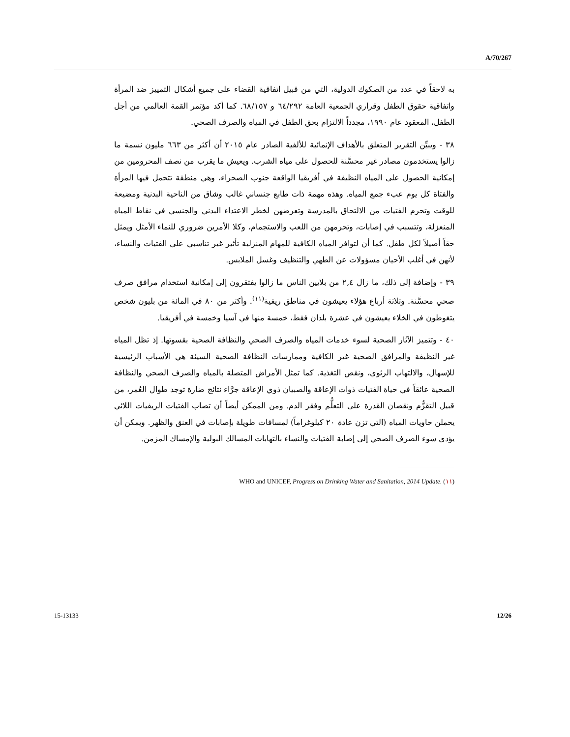A/70/267
به لاحقاً في عدد من الصكوك الدولية، التي من قبيل اتفاقية القضاء على جميع أشكال التمييز ضد المرأة واتفاقية حقوق الطفل وقراري الجمعية العامة ٦٤/٢٩٢ و ٦٨/١٥٧. كما أكد مؤتمر القمة العالمي من أجل الطفل، المعقود عام ١٩٩٠، مجدداً الالتزام بحق الطفل في المياه والصرف الصحي.
٣٨ - ويبيِّن التقرير المتعلق بالأهداف الإنمائية للألفية الصادر عام ٢٠١٥ أن أكثر من ٦٦٣ مليون نسمة ما زالوا يستخدمون مصادر غير محسَّنة للحصول على مياه الشرب. ويعيش ما يقرب من نصف المحرومين من إمكانية الحصول على المياه النظيفة في أفريقيا الواقعة جنوب الصحراء، وهي منطقة تتحمل فيها المرأة والفتاة كل يوم عبء جمع المياه. وهذه مهمة ذات طابع جنساني غالب وشاق من الناحية البدنية ومضيعة للوقت وتحرم الفتيات من الالتحاق بالمدرسة وتعرضهن لخطر الاعتداء البدني والجنسي في نقاط المياه المنعزلة، وتتسبب في إصابات، وتحرمهن من اللعب والاستجمام، وكلا الأمرين ضروري للنماء الأمثل ويمثل حقاً أصيلاً لكل طفل. كما أن لتوافر المياه الكافية للمهام المنزلية تأثير غير تناسبي على الفتيات والنساء، لأنهن في أغلب الأحيان مسؤولات عن الطهي والتنظيف وغسل الملابس.
٣٩ - وإضافة إلى ذلك، ما زال ٢,٤ من بلايين الناس ما زالوا يفتقرون إلى إمكانية استخدام مرافق صرف صحي محسَّنة. وثلاثة أرباع هؤلاء يعيشون في مناطق ريفية<sup>(١١)</sup>. وأكثر من ٨٠ في المائة من بليون شخص يتغوطون في الخلاء يعيشون في عشرة بلدان فقط، خمسة منها في آسيا وخمسة في أفريقيا.
٤٠ - وتتميز الآثار الصحية لسوء خدمات المياه والصرف الصحي والنظافة الصحية بقسوتها. إذ تظل المياه غير النظيفة والمرافق الصحية غير الكافية وممارسات النظافة الصحية السيئة هي الأسباب الرئيسية للإسهال، والالتهاب الرئوي، ونقص التغذية. كما تمثل الأمراض المتصلة بالمياه والصرف الصحي والنظافة الصحية عائقاً في حياة الفتيات ذوات الإعاقة والصبيان ذوي الإعاقة جرَّاء نتائج ضارة توجد طوال العُمر، من قبيل التقزُّم ونقصان القدرة على التعلُّم وفقر الدم. ومن الممكن أيضاً أن تصاب الفتيات الريفيات اللائي يحملن حاويات المياه (التي تزن عادة ٢٠ كيلوغراماً) لمسافات طويلة بإصابات في العنق والظهر. ويمكن أن يؤدي سوء الصرف الصحي إلى إصابة الفتيات والنساء بالتهابات المسالك البولية والإمساك المزمن.
(١١) WHO and UNICEF, Progress on Drinking Water and Sanitation, 2014 Update.
15-13133 12/26